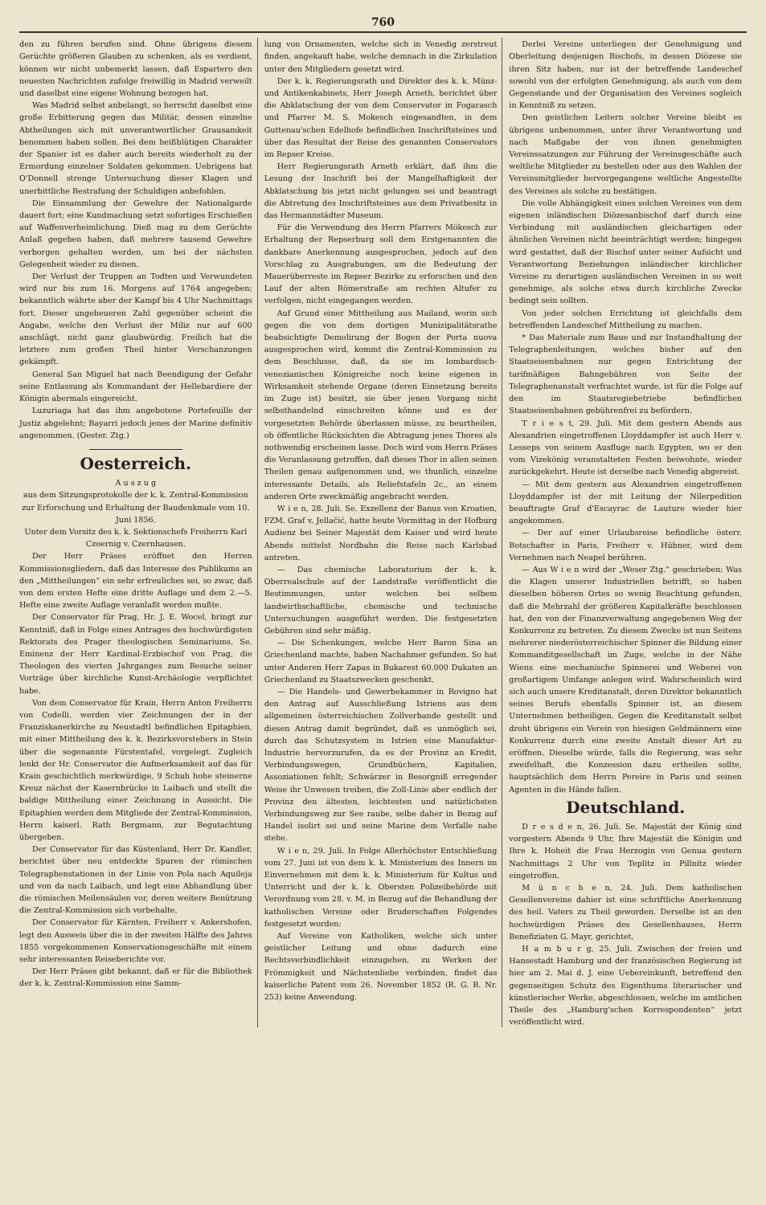760
den zu führen berufen sind. Ohne übrigens diesem Gerüchte größeren Glauben zu schenken, als es verdient, können wir nicht unbemerkt lassen, daß Espartero den neuesten Nachrichten zufolge freiwillig in Madrid verweilt und daselbst eine eigene Wohnung bezogen hat.
Was Madrid selbst anbelangt, so herrscht daselbst eine große Erbitterung gegen das Militär, dessen einzelne Abtheilungen sich mit unverantwortlicher Grausamkeit benommen haben sollen. Bei dem heißblütigen Charakter der Spanier ist es daher auch bereits wiederholt zu der Ermordung einzelner Soldaten gekommen. Uebrigens hat O'Donnell strenge Untersuchung dieser Klagen und unerbittliche Bestrafung der Schuldigen anbefohlen.
Die Einsammlung der Gewehre der Nationalgarde dauert fort; eine Kundmachung setzt sofortiges Erschießen auf Waffenverheimlichung. Dieß mag zu dem Gerüchte Anlaß gegeben haben, daß mehrere tausend Gewehre verborgen gehalten werden, um bei der nächsten Gelegenheit wieder zu dienen.
Der Verlust der Truppen an Todten und Verwundeten wird nur bis zum 16. Morgens auf 1764 angegeben; bekanntlich währte aber der Kampf bis 4 Uhr Nachmittags fort. Dieser ungeheueren Zahl gegenüber scheint die Angabe, welche den Verlust der Miliz nur auf 600 anschlägt, nicht ganz glaubwürdig. Freilich hat die letztere zum großen Theil hinter Verschanzungen gekämpft.
General San Miguel hat nach Beendigung der Gefahr seine Entlassung als Kommandant der Hellebardiere der Königin abermals eingereicht.
Luzuriaga hat das ihm angebotene Portefeuille der Justiz abgelehnt; Bayarri jedoch jenes der Marine definitiv angenommen. (Oester. Ztg.)
Oesterreich.
A u s z u g
aus dem Sitzungsprotokolle der k. k. Zentral-Kommission zur Erforschung und Erhaltung der Baudenkmale vom 10. Juni 1856.
Unter dem Vorsitz des k. k. Sektionschefs Freiherrn Karl Czoernig v. Czernhausen.
Der Herr Präses eröffnet den Herren Kommissionsgliedern, daß das Interesse des Publikums an den „Mittheilungen“ ein sehr erfreuliches sei, so zwar, daß von dem ersten Hefte eine dritte Auflage und dem 2.—5. Hefte eine zweite Auflage veranlaßt werden mußte.
Der Conservator für Prag, Hr. J. E. Wocel, bringt zur Kenntniß, daß in Folge eines Antrages des hochwürdigsten Rektorats des Prager theologischen Seminariums, Se. Eminenz der Herr Kardinal-Erzbischof von Prag, die Theologen des vierten Jahrganges zum Besuche seiner Vorträge über kirchliche Kunst-Archäologie verpflichtet habe.
Von dem Conservator für Krain, Herrn Anton Freiherrn von Codelli, werden vier Zeichnungen der in der Franziskanerkirche zu Neustadtl befindlichen Epitaphien, mit einer Mittheilung des k. k. Bezirksvorstehers in Stein über die sogenannte Fürstentafel, vorgelegt. Zugleich lenkt der Hr. Conservator die Aufmerksamkeit auf das für Krain geschichtlich merkwürdige, 9 Schuh hohe steinerne Kreuz nächst der Kasernbrücke in Laibach und stellt die baldige Mittheilung einer Zeichnung in Aussicht. Die Epitaphien werden dem Mitgliede der Zentral-Kommission, Herrn kaiserl. Rath Bergmann, zur Begutachtung übergeben.
Der Conservator für das Küstenland, Herr Dr. Kandler, berichtet über neu entdeckte Spuren der römischen Telegraphenstationen in der Linie von Pola nach Aquileja und von da nach Laibach, und legt eine Abhandlung über die römischen Meilensäulen vor, deren weitere Benützung die Zentral-Kommission sich vorbehalte.
Der Conservator für Kärnten, Freiherr v. Ankershofen, legt den Ausweis über die in der zweiten Hälfte des Jahres 1855 vorgekommenen Konservationsgeschäfte mit einem sehr interessanten Reiseberichte vor.
Der Herr Präses gibt bekannt, daß er für die Bibliothek der k. k. Zentral-Kommission eine Samm-
lung von Ornamenten, welche sich in Venedig zerstreut finden, angekauft habe, welche demnach in die Zirkulation unter den Mitgliedern gesetzt wird.
Der k. k. Regierungsrath und Direktor des k. k. Münz- und Antikenkabinets, Herr Joseph Arneth, berichtet über die Abklatschung der von dem Conservator in Fogarasch und Pfarrer M. S. Mokesch eingesandten, in dem Guttenau'schen Edelhofe befindlichen Inschriftsteines und über das Resultat der Reise des genannten Conservators im Repser Kreise.
Herr Regierungsrath Arneth erklärt, daß ihm die Lesung der Inschrift bei der Mangelhaftigkeit der Abklatschung bis jetzt nicht gelungen sei und beantragt die Abtretung des Inschriftsteines aus dem Privatbesitz in das Hermannstädter Museum.
Für die Verwendung des Herrn Pfarrers Mökesch zur Erhaltung der Repserburg soll dem Erstgenannten die dankbare Anerkennung ausgesprochen, jedoch auf den Vorschlag zu Ausgrabungen, um die Bedeutung der Mauerüberreste im Repser Bezirke zu erforschen und den Lauf der alten Römerstraße am rechten Altufer zu verfolgen, nicht eingegangen werden.
Auf Grund einer Mittheilung aus Mailand, worin sich gegen die von dem dortigen Munizipalitätsrathe beabsichtigte Demolirung der Bogen der Porta nuova ausgesprochen wird, kommt die Zentral-Kommission zu dem Beschlusse, daß, da sie im lombardisch-venezianischen Königreiche noch keine eigenen in Wirksamkeit stehende Organe (deren Einsetzung bereits im Zuge ist) besitzt, sie über jenen Vorgang nicht selbsthandelnd einschreiten könne und es der vorgesetzten Behörde überlassen müsse, zu beurtheilen, ob öffentliche Rücksichten die Abtragung jenes Thores als nothwendig erscheinen lasse. Doch wird vom Herrn Präses die Veranlassung getroffen, daß dieses Thor in allen seinen Theilen genau aufgenommen und, wo thunlich, einzelne interessante Details, als Reliefstafeln 2c., an einem anderen Orte zweckmäßig angebracht werden.
W i e n, 28. Juli. Se. Exzellenz der Banus von Kroatien, FZM. Graf v. Jellačić, hatte heute Vormittag in der Hofburg Audienz bei Seiner Majestät dem Kaiser und wird heute Abends mittelst Nordbahn die Reise nach Karlsbad antreten.
— Das chemische Laboratorium der k. k. Oberrealschule auf der Landstraße veröffentlicht die Bestimmungen, unter welchen bei selbem landwirthschaftliche, chemische und technische Untersuchungen ausgeführt werden. Die festgesetzten Gebühren sind sehr mäßig.
— Die Schenkungen, welche Herr Baron Sina an Griechenland machte, haben Nachahmer gefunden. So hat unter Anderen Herr Zapas in Bukarest 60.000 Dukaten an Griechenland zu Staatszwecken geschenkt.
— Die Handels- und Gewerbekammer in Rovigno hat den Antrag auf Ausschließung Istriens aus dem allgemeinen österreichischen Zollverbande gestellt und diesen Antrag damit begründet, daß es unmöglich sei, durch das Schutzsystem in Istrien eine Manufaktur-Industrie hervorzurufen, da es der Provinz an Kredit, Verbindungswegen, Grundbüchern, Kapitalien, Assoziationen fehlt; Schwärzer in Besorgniß erregender Weise ihr Unwesen treiben, die Zoll-Linie aber endlich der Provinz den ältesten, leichtesten und natürlichsten Verbindungsweg zur See raube, selbe daher in Bezug auf Handel isolirt sei und seine Marine dem Verfalle nahe stehe.
W i e n, 29. Juli. In Folge Allerhöchster Entschließung vom 27. Juni ist von dem k. k. Ministerium des Innern im Einvernehmen mit dem k. k. Ministerium für Kultus und Unterricht und der k. k. Obersten Polizeibehörde mit Verordnung vom 28. v. M. in Bezug auf die Behandlung der katholischen Vereine oder Bruderschaften Folgendes festgesetzt worden:
Auf Vereine von Katholiken, welche sich unter geistlicher Leitung und ohne dadurch eine Rechtsverbindlichkeit einzugehen, zu Werken der Frömmigkeit und Nächstenliebe verbinden, findet das kaiserliche Patent vom 26. November 1852 (R. G. B. Nr. 253) keine Anwendung.
Derlei Vereine unterliegen der Genehmigung und Oberleitung desjenigen Bischofs, in dessen Diözese sie ihren Sitz haben, nur ist der betreffende Landeschef sowohl von der erfolgten Genehmigung, als auch von dem Gegenstande und der Organisation des Vereines sogleich in Kenntniß zu setzen.
Den geistlichen Leitern solcher Vereine bleibt es übrigens unbenommen, unter ihrer Verantwortung und nach Maßgabe der von ihnen genehmigten Vereinssatzungen zur Führung der Vereinsgeschäfte auch weltliche Mitglieder zu bestellen oder aus den Wahlen der Vereinsmitglieder hervorgegangene weltliche Angestellte des Vereines als solche zu bestätigen.
Die volle Abhängigkeit eines solchen Vereines von dem eigenen inländischen Diözesanbischof darf durch eine Verbindung mit ausländischen gleichartigen oder ähnlichen Vereinen nicht beeinträchtigt werden; hingegen wird gestattet, daß der Bischof unter seiner Aufsicht und Verantwortung Beziehungen inländischer kirchlicher Vereine zu derartigen ausländischen Vereinen in so weit genehmige, als solche etwa durch kirchliche Zwecke bedingt sein sollten.
Von jeder solchen Errichtung ist gleichfalls dem betreffenden Landeschef Mittheilung zu machen.
* Das Materiale zum Baue und zur Instandhaltung der Telegraphenleitungen, welches bisher auf den Staatseisenbahnen nur gegen Entrichtung der tarifmäßigen Bahngebühren von Seite der Telegraphenanstalt verfrachtet wurde, ist für die Folge auf den im Staatsregiebetriebe befindlichen Staatseisenbahnen gebührenfrei zu befördern.
T r i e s t, 29. Juli. Mit dem gestern Abends aus Alexandrien eingetroffenen Lloyddampfer ist auch Herr v. Lesseps von seinem Ausfluge nach Egypten, wo er den vom Vizekönig veranstalteten Festen beiwohnte, wieder zurückgekehrt. Heute ist derselbe nach Venedig abgereist.
— Mit dem gestern aus Alexandrien eingetroffenen Lloyddampfer ist der mit Leitung der Nilerpedition beauftragte Graf d'Escayrac de Lauture wieder hier angekommen.
— Der auf einer Urlaubsreise befindliche österr. Botschafter in Paris, Freiherr v. Hübner, wird dem Vernehmen nach Neapel berühren.
— Aus W i e n wird der „Weser Ztg.“ geschrieben: Was die Klagen unserer Industriellen betrifft, so haben dieselben höheren Ortes so wenig Beachtung gefunden, daß die Mehrzahl der größeren Kapitalkräfte beschlossen hat, den von der Finanzverwaltung angegebenen Weg der Konkurrenz zu betreten. Zu diesem Zwecke ist nun Seitens mehrerer niederösterreichischer Spinner die Bildung einer Kommanditgesellschaft im Zuge, welche in der Nähe Wiens eine mechanische Spinnerei und Weberei von großartigem Umfange anlegen wird. Wahrscheinlich wird sich auch unsere Kreditanstalt, deren Direktor bekanntlich seines Berufs ebenfalls Spinner ist, an diesem Unternehmen betheiligen. Gegen die Kreditanstalt selbst droht übrigens ein Verein von hiesigen Geldmännern eine Konkurrenz durch eine zweite Anstalt dieser Art zu eröffnen. Dieselbe würde, falls die Regierung, was sehr zweifelhaft, die Konzession dazu ertheilen sollte, hauptsächlich dem Herrn Pereire in Paris und seinen Agenten in die Hände fallen.
Deutschland.
D r e s d e n, 26. Juli. Se. Majestät der König sind vorgestern Abends 9 Uhr, Ihre Majestät die Königin und Ihre k. Hoheit die Frau Herzogin von Genua gestern Nachmittags 2 Uhr von Teplitz in Pillnitz wieder eingetroffen.
M ü n c h e n, 24. Juli. Dem katholischen Gesellenvereine dahier ist eine schriftliche Anerkennung des heil. Vaters zu Theil geworden. Derselbe ist an den hochwürdigen Präses des Gesellenhauses, Herrn Benefiziaten G. Mayr, gerichtet.
H a m b u r g, 25. Juli. Zwischen der freien und Hansestadt Hamburg und der französischen Regierung ist hier am 2. Mai d. J. eine Uebereinkunft, betreffend den gegenseitigen Schutz des Eigenthums literarischer und künstlerischer Werke, abgeschlossen, welche im amtlichen Theile des „Hamburg'schen Korrespondenten“ jetzt veröffentlicht wird.